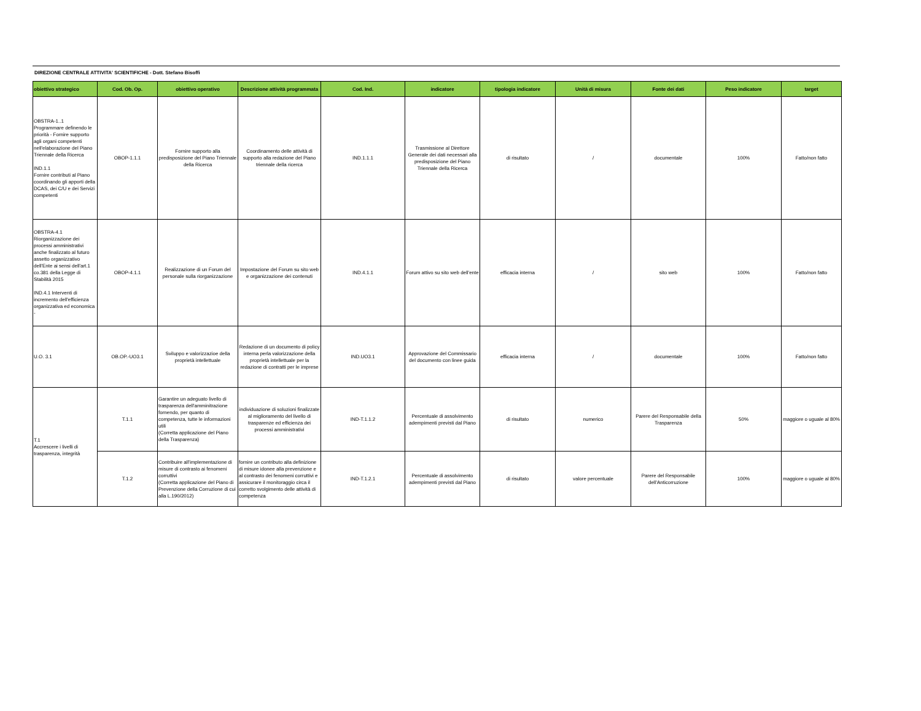DIREZIONE CENTRALE ATTIVITA' SCIENTIFICHE - Dott. Stefano Bisoffi
| obiettivo strategico | Cod. Ob. Op. | obiettivo operativo | Descrizione attività programmata | Cod. Ind. | indicatore | tipologia indicatore | Unità di misura | Fonte dei dati | Peso indicatore | target |
| --- | --- | --- | --- | --- | --- | --- | --- | --- | --- | --- |
| OBSTRA-1..1 Programmare definendo le priorità - Fornire supporto agli organi competenti nell'elaborazione del Piano Triennale della Ricerca IND.1.1 Fornire contributi al Piano coordinando gli apporti della DCAS, dei C/U e dei Servizi competenti | OBOP-1.1.1 | Fornire supporto alla predisposizione del Piano Triennale della Ricerca | Coordinamento delle attività di supporto alla redazione del Piano triennale della ricerca | IND.1.1.1 | Trasmissione al Direttore Generale dei dati necessari alla predisposizione del Piano Triennale della Ricerca | di risultato | / | documentale | 100% | Fatto/non fatto |
| OBSTRA-4.1 Riorganizzazione dei processi amministrativi anche finalizzato al futuro assetto organizzativo dell'Ente ai sensi dell'art.1 co.381 della Legge di Stabilità 2015 IND.4.1 Interventi di incremento dell'efficienza organizzativa ed economica - | OBOP-4.1.1 | Realizzazione di un Forum del personale sulla riorganizzazione | Impostazione del Forum su sito web e organizzazione dei contenuti | IND.4.1.1 | Forum attivo su sito web dell'ente | efficacia interna | / | sito web | 100% | Fatto/non fatto |
| U.O. 3.1 | OB.OP.-UO3.1 | Sviluppo e valorizzazioe della proprietà intellettuale | Redazione di un documento di policy interna perla valorizzazione della proprietà intellettuale per la redazione di contratti per le imprese | IND.UO3.1 | Approvazione del Commissario del documento con linee guida | efficacia interna | / | documentale | 100% | Fatto/non fatto |
| T.1 Accrescere i livelli di trasparenza, integrità | T.1.1 | Garantire un adeguato livello di trasparenza dell'amminitrazione fornendo, per quanto di competenza, tutte le informazioni utili (Corretta applicazione del Piano della Trasparenza) | individuazione di soluzioni finalizzate al miglioramento del livello di trasparenze ed efficienza dei processi amministrativi | IND-T.1.1.2 | Percentuale di assolvimento adempimenti previsti dal Piano | di risultato | numerico | Parere del Responsabile della Trasparenza | 50% | maggiore o uguale al 80% |
| | T.1.2 | Contribuire all'implementazione di misure di contrasto ai fenomeni corruttivi (Corretta applicazione del Piano di Prevenzione della Corruzione di cui alla L.190/2012) | fornire un contributo alla definizione di misure idonee alla prevenzione e al contrasto dei fenomeni corruttivi e assicurare il monitoraggio circa il corretto svolgimento delle attività di competenza | IND-T.1.2.1 | Percentuale di assolvimento adempimenti previsti dal Piano | di risultato | valore percentuale | Parere del Responsabile dell'Anticorruzione | 100% | maggiore o uguale al 80% |